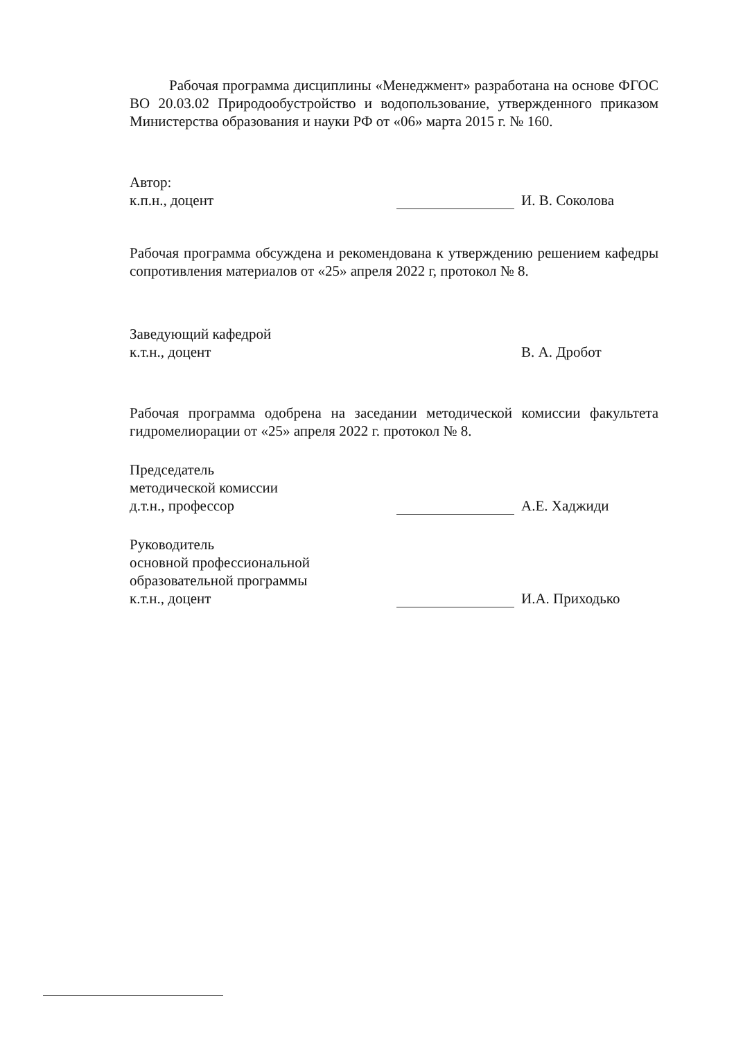Рабочая программа дисциплины «Менеджмент» разработана на основе ФГОС ВО 20.03.02 Природообустройство и водопользование, утвержденного приказом Министерства образования и науки РФ от «06» марта 2015 г. № 160.
Автор:
к.п.н., доцент
И. В. Соколова
Рабочая программа обсуждена и рекомендована к утверждению решением кафедры сопротивления материалов от «25» апреля 2022 г, протокол № 8.
Заведующий кафедрой
к.т.н., доцент
В. А. Дробот
Рабочая программа одобрена на заседании методической комиссии факультета гидромелиорации от «25» апреля 2022 г. протокол № 8.
Председатель
методической комиссии
д.т.н., профессор
А.Е. Хаджиди
Руководитель
основной профессиональной
образовательной программы
к.т.н., доцент
И.А. Приходько